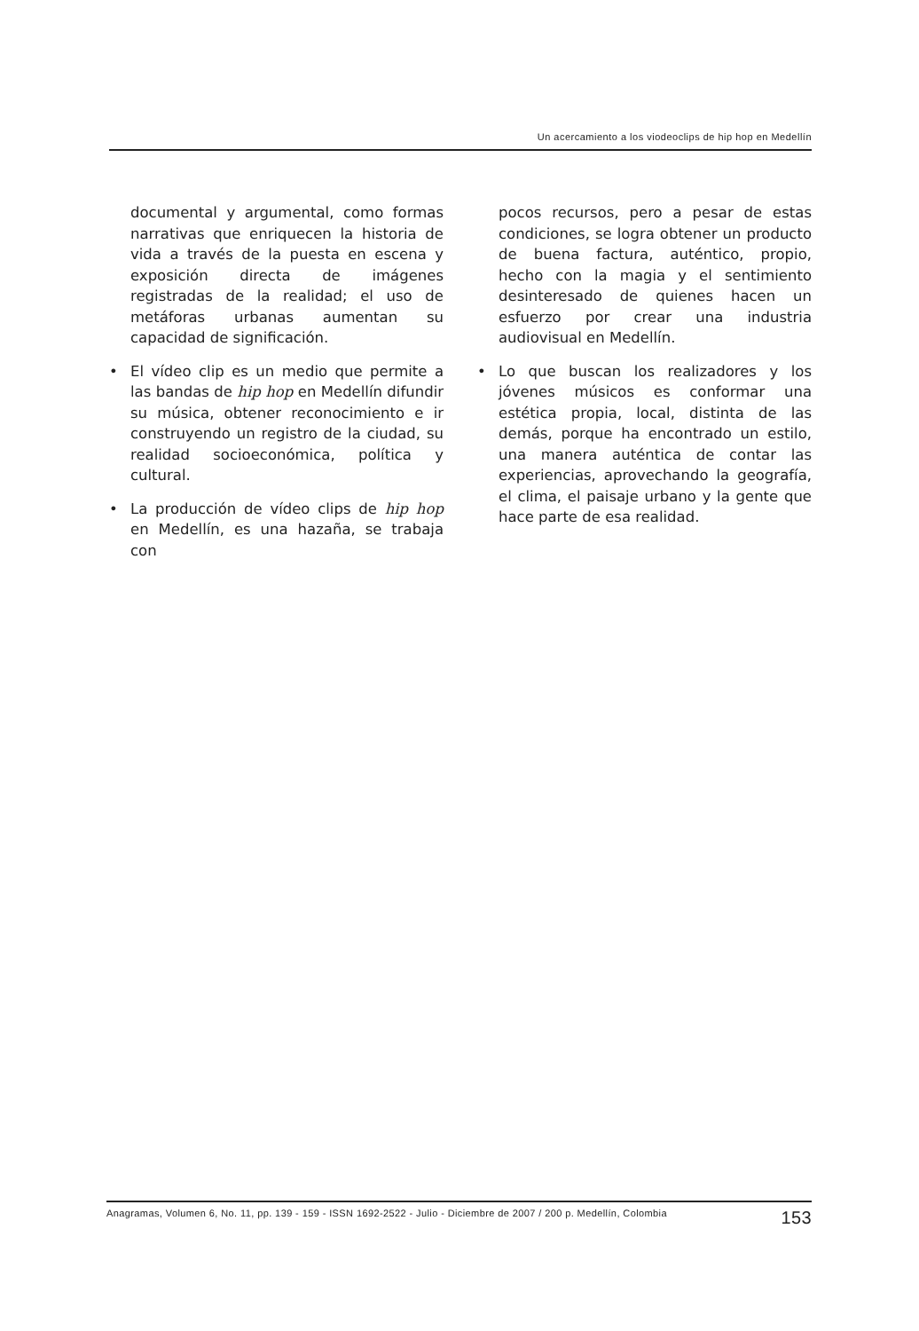Un acercamiento a los viodeoclips de hip hop en Medellín
documental y argumental, como formas narrativas que enriquecen la historia de vida a través de la puesta en escena y exposición directa de imágenes registradas de la realidad; el uso de metáforas urbanas aumentan su capacidad de significación.
• El vídeo clip es un medio que permite a las bandas de hip hop en Medellín difundir su música, obtener reconocimiento e ir construyendo un registro de la ciudad, su realidad socioeconómica, política y cultural.
• La producción de vídeo clips de hip hop en Medellín, es una hazaña, se trabaja con
pocos recursos, pero a pesar de estas condiciones, se logra obtener un producto de buena factura, auténtico, propio, hecho con la magia y el sentimiento desinteresado de quienes hacen un esfuerzo por crear una industria audiovisual en Medellín.
• Lo que buscan los realizadores y los jóvenes músicos es conformar una estética propia, local, distinta de las demás, porque ha encontrado un estilo, una manera auténtica de contar las experiencias, aprovechando la geografía, el clima, el paisaje urbano y la gente que hace parte de esa realidad.
Anagramas, Volumen 6, No. 11, pp. 139 - 159 - ISSN 1692-2522 - Julio - Diciembre de 2007 / 200 p. Medellín, Colombia 153